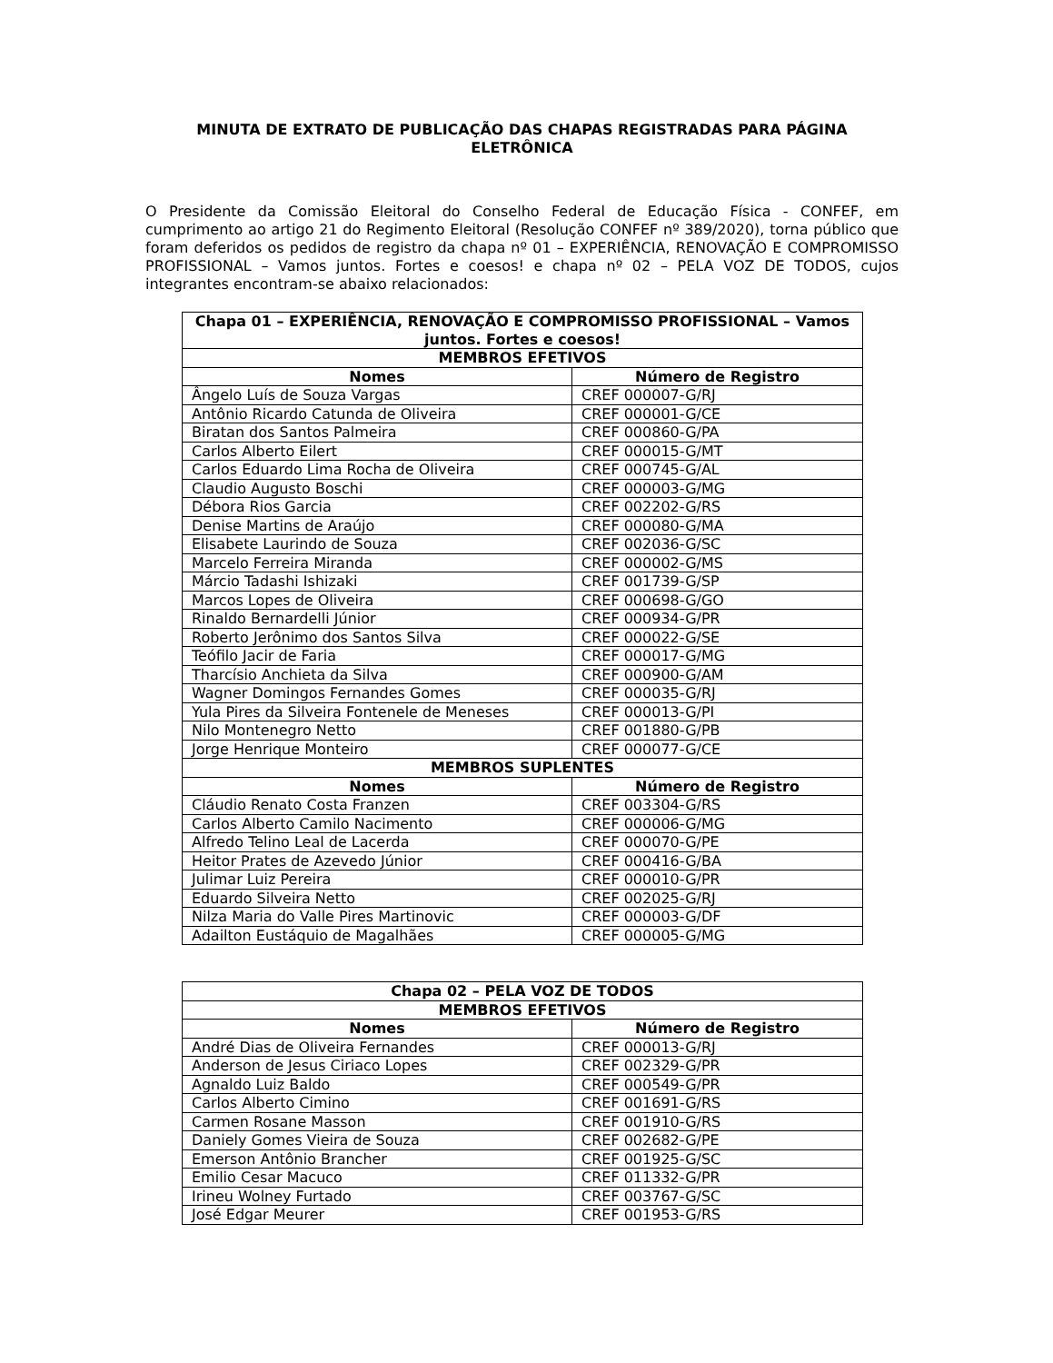MINUTA DE EXTRATO DE PUBLICAÇÃO DAS CHAPAS REGISTRADAS PARA PÁGINA ELETRÔNICA
O Presidente da Comissão Eleitoral do Conselho Federal de Educação Física - CONFEF, em cumprimento ao artigo 21 do Regimento Eleitoral (Resolução CONFEF nº 389/2020), torna público que foram deferidos os pedidos de registro da chapa nº 01 – EXPERIÊNCIA, RENOVAÇÃO E COMPROMISSO PROFISSIONAL – Vamos juntos. Fortes e coesos! e chapa nº 02 – PELA VOZ DE TODOS, cujos integrantes encontram-se abaixo relacionados:
| Chapa 01 – EXPERIÊNCIA, RENOVAÇÃO E COMPROMISSO PROFISSIONAL – Vamos juntos. Fortes e coesos! | |
| --- | --- |
| MEMBROS EFETIVOS | |
| Nomes | Número de Registro |
| Ângelo Luís de Souza Vargas | CREF 000007-G/RJ |
| Antônio Ricardo Catunda de Oliveira | CREF 000001-G/CE |
| Biratan dos Santos Palmeira | CREF 000860-G/PA |
| Carlos Alberto Eilert | CREF 000015-G/MT |
| Carlos Eduardo Lima Rocha de Oliveira | CREF 000745-G/AL |
| Claudio Augusto Boschi | CREF 000003-G/MG |
| Débora Rios Garcia | CREF 002202-G/RS |
| Denise Martins de Araújo | CREF 000080-G/MA |
| Elisabete Laurindo de Souza | CREF 002036-G/SC |
| Marcelo Ferreira Miranda | CREF 000002-G/MS |
| Márcio Tadashi Ishizaki | CREF 001739-G/SP |
| Marcos Lopes de Oliveira | CREF 000698-G/GO |
| Rinaldo Bernardelli Júnior | CREF 000934-G/PR |
| Roberto Jerônimo dos Santos Silva | CREF 000022-G/SE |
| Teófilo Jacir de Faria | CREF 000017-G/MG |
| Tharcísio Anchieta da Silva | CREF 000900-G/AM |
| Wagner Domingos Fernandes Gomes | CREF 000035-G/RJ |
| Yula Pires da Silveira Fontenele de Meneses | CREF 000013-G/PI |
| Nilo Montenegro Netto | CREF 001880-G/PB |
| Jorge Henrique Monteiro | CREF 000077-G/CE |
| MEMBROS SUPLENTES | |
| Nomes | Número de Registro |
| Cláudio Renato Costa Franzen | CREF 003304-G/RS |
| Carlos Alberto Camilo Nacimento | CREF 000006-G/MG |
| Alfredo Telino Leal de Lacerda | CREF 000070-G/PE |
| Heitor Prates de Azevedo Júnior | CREF 000416-G/BA |
| Julimar Luiz Pereira | CREF 000010-G/PR |
| Eduardo Silveira Netto | CREF 002025-G/RJ |
| Nilza Maria do Valle Pires Martinovic | CREF 000003-G/DF |
| Adailton Eustáquio de Magalhães | CREF 000005-G/MG |
| Chapa 02 – PELA VOZ DE TODOS | |
| --- | --- |
| MEMBROS EFETIVOS | |
| Nomes | Número de Registro |
| André Dias de Oliveira Fernandes | CREF 000013-G/RJ |
| Anderson de Jesus Ciriaco Lopes | CREF 002329-G/PR |
| Agnaldo Luiz Baldo | CREF 000549-G/PR |
| Carlos Alberto Cimino | CREF 001691-G/RS |
| Carmen Rosane Masson | CREF 001910-G/RS |
| Daniely Gomes Vieira de Souza | CREF 002682-G/PE |
| Emerson Antônio Brancher | CREF 001925-G/SC |
| Emilio Cesar Macuco | CREF 011332-G/PR |
| Irineu Wolney Furtado | CREF 003767-G/SC |
| José Edgar Meurer | CREF 001953-G/RS |